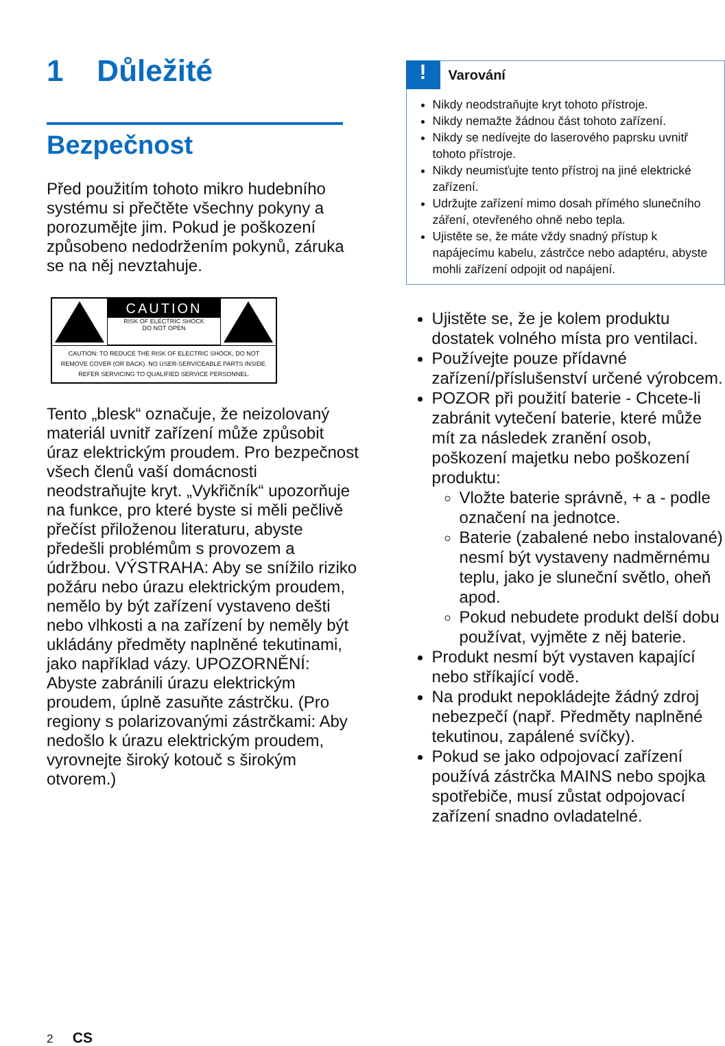1 Důležité
Bezpečnost
Před použitím tohoto mikro hudebního systému si přečtěte všechny pokyny a porozumějte jim. Pokud je poškození způsobeno nedodržením pokynů, záruka se na něj nevztahuje.
CAUTION
RISK OF ELECTRIC SHOCK
DO NOT OPEN
CAUTION: TO REDUCE THE RISK OF ELECTRIC SHOCK, DO NOT REMOVE COVER (OR BACK). NO USER-SERVICEABLE PARTS INSIDE. REFER SERVICING TO QUALIFIED SERVICE PERSONNEL.
Tento „blesk“ označuje, že neizolovaný materiál uvnitř zařízení může způsobit úraz elektrickým proudem. Pro bezpečnost všech členů vaší domácnosti neodstraňujte kryt. „Vykřičník“ upozorňuje na funkce, pro které byste si měli pečlivě přečíst přiloženou literaturu, abyste předešli problémům s provozem a údržbou. VÝSTRAHA: Aby se snížilo riziko požáru nebo úrazu elektrickým proudem, nemělo by být zařízení vystaveno dešti nebo vlhkosti a na zařízení by neměly být ukládány předměty naplněné tekutinami, jako například vázy. UPOZORNĚNÍ: Abyste zabránili úrazu elektrickým proudem, úplně zasuňte zástrčku. (Pro regiony s polarizovanými zástrčkami: Aby nedošlo k úrazu elektrickým proudem, vyrovnejte široký kotouč s širokým otvorem.)
!
Varování
Nikdy neodstraňujte kryt tohoto přístroje.
Nikdy nemažte žádnou část tohoto zařízení.
Nikdy se nedívejte do laserového paprsku uvnitř tohoto přístroje.
Nikdy neumisťujte tento přístroj na jiné elektrické zařízení.
Udržujte zařízení mimo dosah přímého slunečního záření, otevřeného ohně nebo tepla.
Ujistěte se, že máte vždy snadný přístup k napájecímu kabelu, zástrčce nebo adaptéru, abyste mohli zařízení odpojit od napájení.
Ujistěte se, že je kolem produktu dostatek volného místa pro ventilaci.
Používejte pouze přídavné zařízení/příslušenství určené výrobcem.
POZOR při použití baterie - Chcete-li zabránit vytečení baterie, které může mít za následek zranění osob, poškození majetku nebo poškození produktu:
Vložte baterie správně, + a - podle označení na jednotce.
Baterie (zabalené nebo instalované) nesmí být vystaveny nadměrnému teplu, jako je sluneční světlo, oheň apod.
Pokud nebudete produkt delší dobu používat, vyjměte z něj baterie.
Produkt nesmí být vystaven kapající nebo stříkající vodě.
Na produkt nepokládejte žádný zdroj nebezpečí (např. Předměty naplněné tekutinou, zapálené svíčky).
Pokud se jako odpojovací zařízení používá zástrčka MAINS nebo spojka spotřebiče, musí zůstat odpojovací zařízení snadno ovladatelné.
2 CS